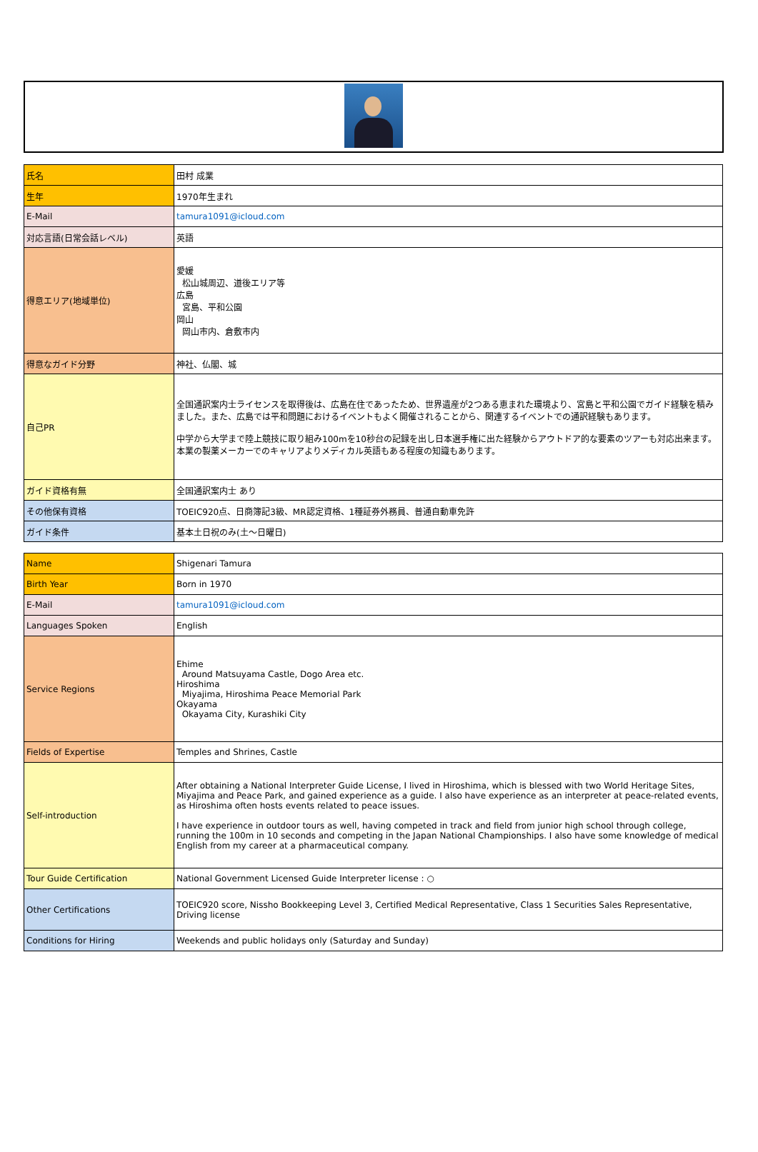| 氏名 | 田村 成業 |
| 生年 | 1970年生まれ |
| E-Mail | tamura1091@icloud.com |
| 対応言語(日常会話レベル) | 英語 |
| 得意エリア(地域単位) | 愛媛 松山城周辺、道後エリア等 広島 宮島、平和公園 岡山 岡山市内、倉敷市内 |
| 得意なガイド分野 | 神社、仏閣、城 |
| 自己PR | 全国通訳案内士ライセンスを取得後は、広島在住であったため、世界遺産が2つある恵まれた環境より、宮島と平和公園でガイド経験を積みました。また、広島では平和問題におけるイベントもよく開催されることから、関連するイベントでの通訳経験もあります。 中学から大学まで陸上競技に取り組み100mを10秒台の記録を出し日本選手権に出た経験からアウトドア的な要素のツアーも対応出来ます。本業の製薬メーカーでのキャリアよりメディカル英語もある程度の知識もあります。 |
| ガイド資格有無 | 全国通訳案内士 あり |
| その他保有資格 | TOEIC920点、日商簿記3級、MR認定資格、1種証券外務員、普通自動車免許 |
| ガイド条件 | 基本土日祝のみ(土～日曜日) |
| Name | Shigenari Tamura |
| Birth Year | Born in 1970 |
| E-Mail | tamura1091@icloud.com |
| Languages Spoken | English |
| Service Regions | Ehime Around Matsuyama Castle, Dogo Area etc. Hiroshima Miyajima, Hiroshima Peace Memorial Park Okayama Okayama City, Kurashiki City |
| Fields of Expertise | Temples and Shrines, Castle |
| Self-introduction | After obtaining a National Interpreter Guide License, I lived in Hiroshima, which is blessed with two World Heritage Sites, Miyajima and Peace Park, and gained experience as a guide. I also have experience as an interpreter at peace-related events, as Hiroshima often hosts events related to peace issues. I have experience in outdoor tours as well, having competed in track and field from junior high school through college, running the 100m in 10 seconds and competing in the Japan National Championships. I also have some knowledge of medical English from my career at a pharmaceutical company. |
| Tour Guide Certification | National Government Licensed Guide Interpreter license : ○ |
| Other Certifications | TOEIC920 score, Nissho Bookkeeping Level 3, Certified Medical Representative, Class 1 Securities Sales Representative, Driving license |
| Conditions for Hiring | Weekends and public holidays only (Saturday and Sunday) |